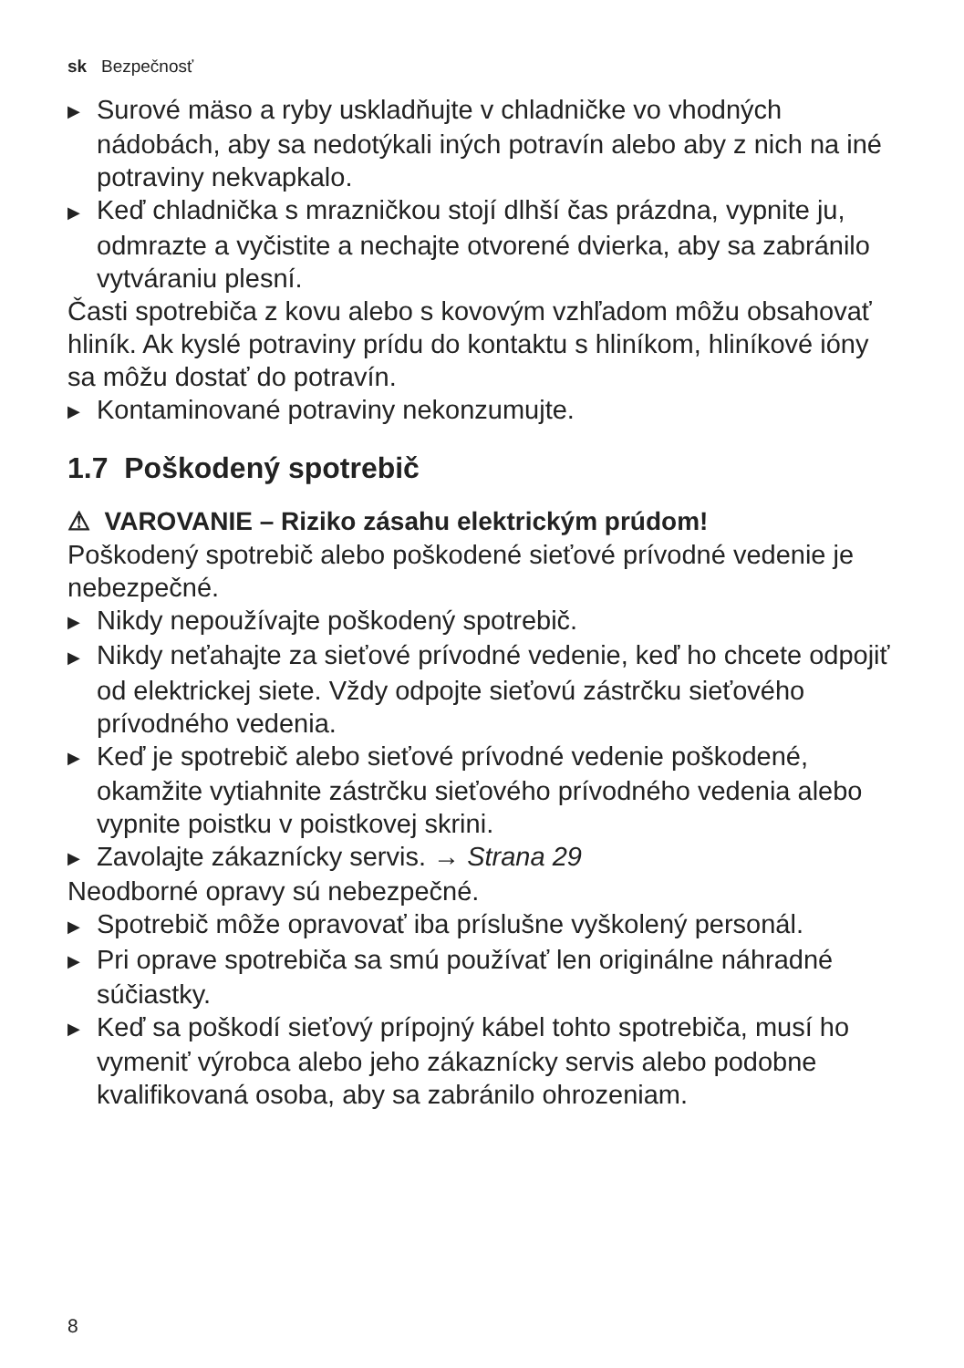sk Bezpečnosť
▶ Surové mäso a ryby uskladňujte v chladničke vo vhodných nádobách, aby sa nedotýkali iných potravín alebo aby z nich na iné potraviny nekvapkalo.
▶ Keď chladnička s mrazničkou stojí dlhší čas prázdna, vypnite ju, odmrazte a vyčistite a nechajte otvorené dvierka, aby sa zabránilo vytváraniu plesní.
Časti spotrebiča z kovu alebo s kovovým vzhľadom môžu obsahovať hliník. Ak kyslé potraviny prídu do kontaktu s hliníkom, hliníkové ióny sa môžu dostať do potravín.
▶ Kontaminované potraviny nekonzumujte.
1.7 Poškodený spotrebič
⚠ VAROVANIE – Riziko zásahu elektrickým prúdom!
Poškodený spotrebič alebo poškodené sieťové prívodné vedenie je nebezpečné.
▶ Nikdy nepoužívajte poškodený spotrebič.
▶ Nikdy neťahajte za sieťové prívodné vedenie, keď ho chcete odpojiť od elektrickej siete. Vždy odpojte sieťovú zástrčku sieťového prívodného vedenia.
▶ Keď je spotrebič alebo sieťové prívodné vedenie poškodené, okamžite vytiahnite zástrčku sieťového prívodného vedenia alebo vypnite poistku v poistkovej skrini.
▶ Zavolajte zákaznícky servis. → Strana 29
Neodborné opravy sú nebezpečné.
▶ Spotrebič môže opravovať iba príslušne vyškolený personál.
▶ Pri oprave spotrebiča sa smú používať len originálne náhradné súčiastky.
▶ Keď sa poškodí sieťový prípojný kábel tohto spotrebiča, musí ho vymeniť výrobca alebo jeho zákaznícky servis alebo podobne kvalifikovaná osoba, aby sa zabránilo ohrozeniam.
8